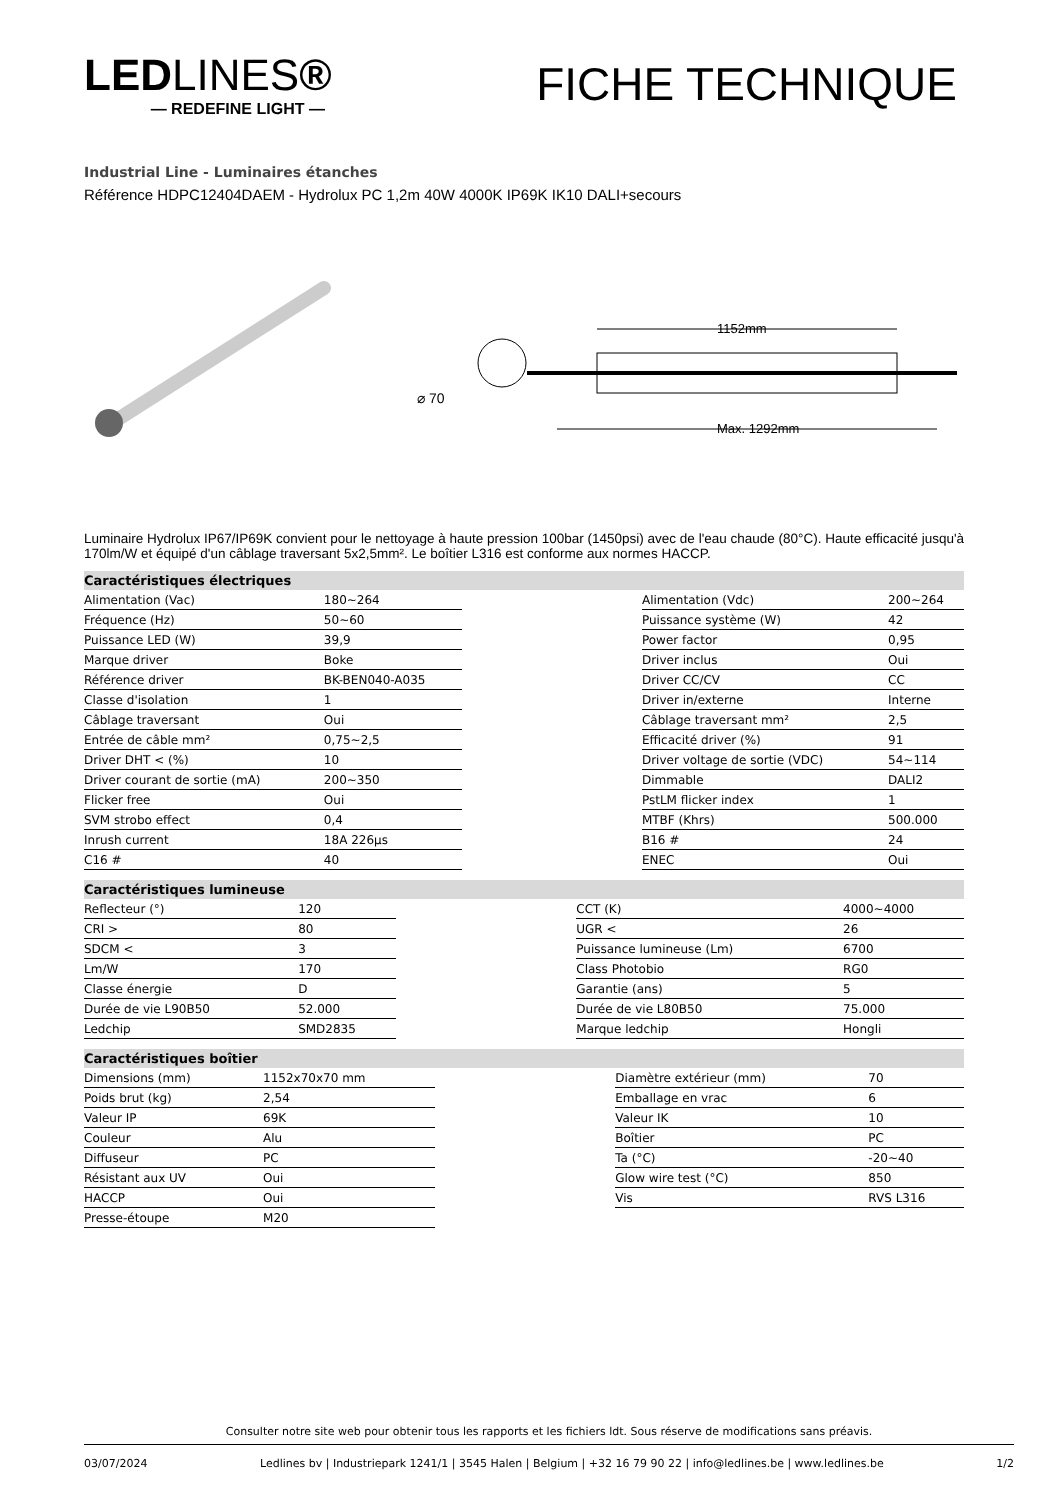LEDLINES®
— REDEFINE LIGHT —
FICHE TECHNIQUE
Industrial Line - Luminaires étanches
Référence HDPC12404DAEM - Hydrolux PC 1,2m 40W 4000K IP69K IK10 DALI+secours
⌀ 70
1152mm
Max. 1292mm
Luminaire Hydrolux IP67/IP69K convient pour le nettoyage à haute pression 100bar (1450psi) avec de l'eau chaude (80°C). Haute efficacité jusqu'à 170lm/W et équipé d'un câblage traversant 5x2,5mm². Le boîtier L316 est conforme aux normes HACCP.
Caractéristiques électriques
| Alimentation (Vac) | 180~264 | | Alimentation (Vdc) | 200~264 |
| Fréquence (Hz) | 50~60 | | Puissance système (W) | 42 |
| Puissance LED (W) | 39,9 | | Power factor | 0,95 |
| Marque driver | Boke | | Driver inclus | Oui |
| Référence driver | BK-BEN040-A035 | | Driver CC/CV | CC |
| Classe d'isolation | 1 | | Driver in/externe | Interne |
| Câblage traversant | Oui | | Câblage traversant mm² | 2,5 |
| Entrée de câble mm² | 0,75~2,5 | | Efficacité driver (%) | 91 |
| Driver DHT < (%) | 10 | | Driver voltage de sortie (VDC) | 54~114 |
| Driver courant de sortie (mA) | 200~350 | | Dimmable | DALI2 |
| Flicker free | Oui | | PstLM flicker index | 1 |
| SVM strobo effect | 0,4 | | MTBF (Khrs) | 500.000 |
| Inrush current | 18A 226µs | | B16 # | 24 |
| C16 # | 40 | | ENEC | Oui |
Caractéristiques lumineuse
| Reflecteur (°) | 120 | | CCT (K) | 4000~4000 |
| CRI > | 80 | | UGR < | 26 |
| SDCM < | 3 | | Puissance lumineuse (Lm) | 6700 |
| Lm/W | 170 | | Class Photobio | RG0 |
| Classe énergie | D | | Garantie (ans) | 5 |
| Durée de vie L90B50 | 52.000 | | Durée de vie L80B50 | 75.000 |
| Ledchip | SMD2835 | | Marque ledchip | Hongli |
Caractéristiques boîtier
| Dimensions (mm) | 1152x70x70 mm | | Diamètre extérieur (mm) | 70 |
| Poids brut (kg) | 2,54 | | Emballage en vrac | 6 |
| Valeur IP | 69K | | Valeur IK | 10 |
| Couleur | Alu | | Boîtier | PC |
| Diffuseur | PC | | Ta (°C) | -20~40 |
| Résistant aux UV | Oui | | Glow wire test (°C) | 850 |
| HACCP | Oui | | Vis | RVS L316 |
| Presse-étoupe | M20 | | | |
Consulter notre site web pour obtenir tous les rapports et les fichiers ldt. Sous réserve de modifications sans préavis.
03/07/2024 Ledlines bv | Industriepark 1241/1 | 3545 Halen | Belgium | +32 16 79 90 22 | info@ledlines.be | www.ledlines.be 1/2